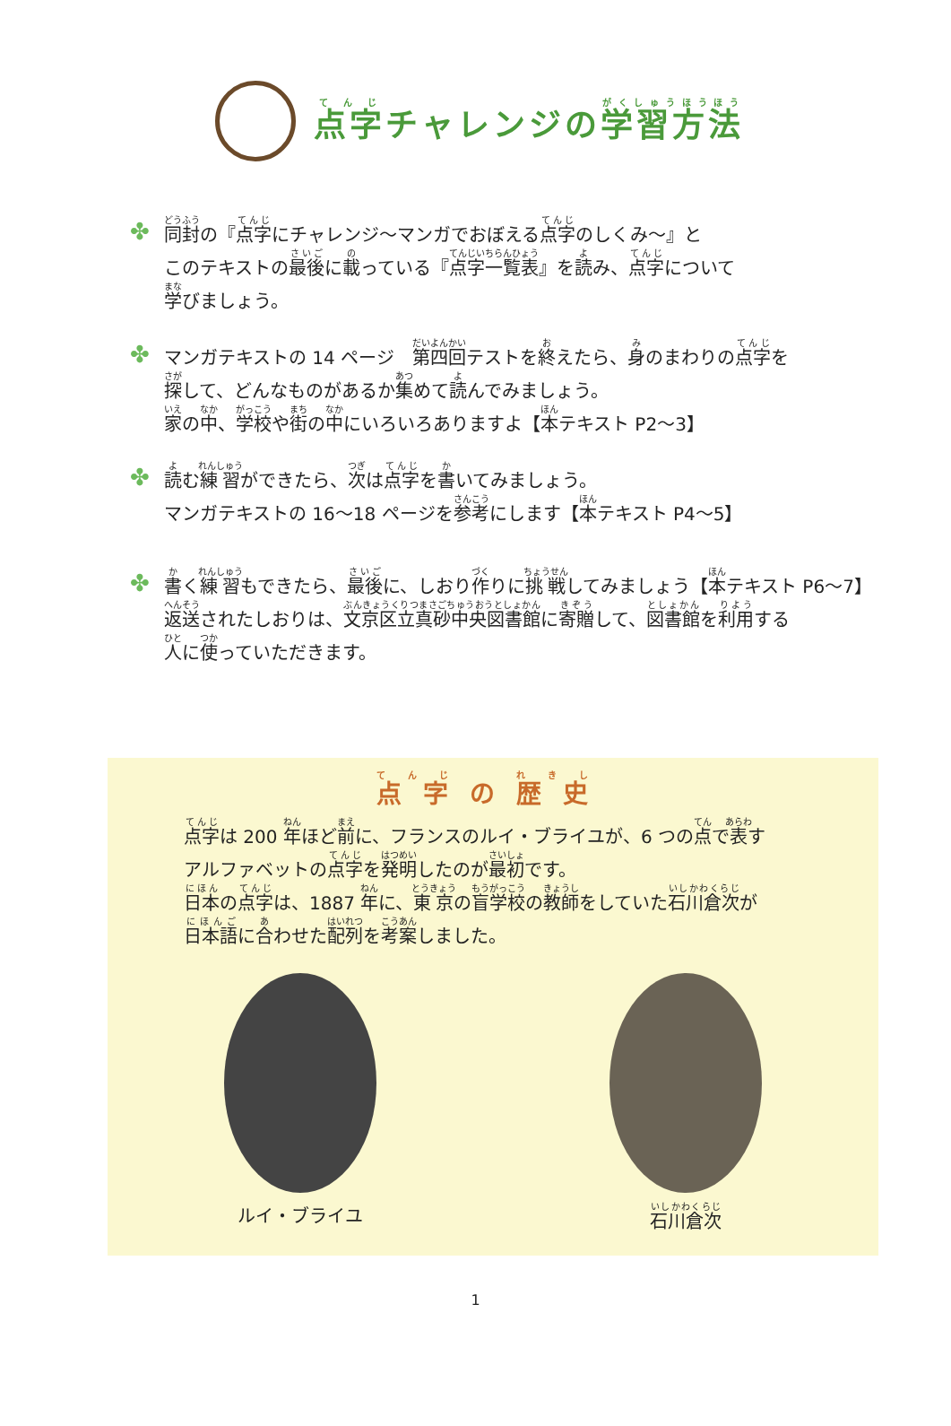点字チャレンジの学習方法
✤
同封の『点字にチャレンジ～マンガでおぼえる点字のしくみ～』と
このテキストの最後に載っている『点字一覧表』を読み、点字について
学びましょう。
✤
マンガテキストの 14 ページ　第四回テストを終えたら、身のまわりの点字を
探して、どんなものがあるか集めて読んでみましょう。
家の中、学校や街の中にいろいろありますよ【本テキスト P2～3】
✤
読む練習ができたら、次は点字を書いてみましょう。
マンガテキストの 16～18 ページを参考にします【本テキスト P4～5】
✤
書く練習もできたら、最後に、しおり作りに挑戦してみましょう【本テキスト P6～7】
返送されたしおりは、文京区立真砂中央図書館に寄贈して、図書館を利用する
人に使っていただきます。
点字の歴史
点字は 200 年ほど前に、フランスのルイ・ブライユが、6 つの点で表す
アルファベットの点字を発明したのが最初です。
日本の点字は、1887 年に、東京の盲学校の教師をしていた石川倉次が
日本語に合わせた配列を考案しました。
ルイ・ブライユ 石川倉次
1